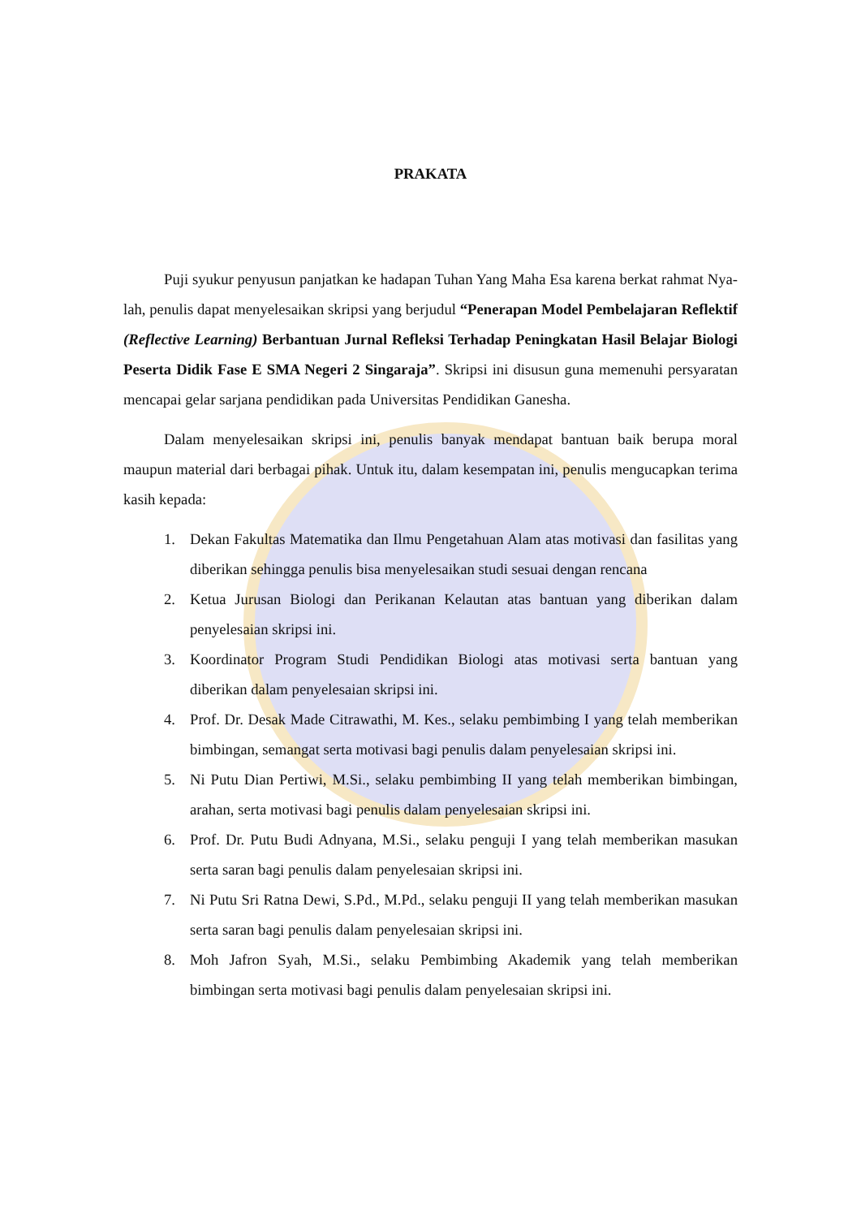PRAKATA
Puji syukur penyusun panjatkan ke hadapan Tuhan Yang Maha Esa karena berkat rahmat Nya-lah, penulis dapat menyelesaikan skripsi yang berjudul “Penerapan Model Pembelajaran Reflektif (Reflective Learning) Berbantuan Jurnal Refleksi Terhadap Peningkatan Hasil Belajar Biologi Peserta Didik Fase E SMA Negeri 2 Singaraja”. Skripsi ini disusun guna memenuhi persyaratan mencapai gelar sarjana pendidikan pada Universitas Pendidikan Ganesha.
Dalam menyelesaikan skripsi ini, penulis banyak mendapat bantuan baik berupa moral maupun material dari berbagai pihak. Untuk itu, dalam kesempatan ini, penulis mengucapkan terima kasih kepada:
1. Dekan Fakultas Matematika dan Ilmu Pengetahuan Alam atas motivasi dan fasilitas yang diberikan sehingga penulis bisa menyelesaikan studi sesuai dengan rencana
2. Ketua Jurusan Biologi dan Perikanan Kelautan atas bantuan yang diberikan dalam penyelesaian skripsi ini.
3. Koordinator Program Studi Pendidikan Biologi atas motivasi serta bantuan yang diberikan dalam penyelesaian skripsi ini.
4. Prof. Dr. Desak Made Citrawathi, M. Kes., selaku pembimbing I yang telah memberikan bimbingan, semangat serta motivasi bagi penulis dalam penyelesaian skripsi ini.
5. Ni Putu Dian Pertiwi, M.Si., selaku pembimbing II yang telah memberikan bimbingan, arahan, serta motivasi bagi penulis dalam penyelesaian skripsi ini.
6. Prof. Dr. Putu Budi Adnyana, M.Si., selaku penguji I yang telah memberikan masukan serta saran bagi penulis dalam penyelesaian skripsi ini.
7. Ni Putu Sri Ratna Dewi, S.Pd., M.Pd., selaku penguji II yang telah memberikan masukan serta saran bagi penulis dalam penyelesaian skripsi ini.
8. Moh Jafron Syah, M.Si., selaku Pembimbing Akademik yang telah memberikan bimbingan serta motivasi bagi penulis dalam penyelesaian skripsi ini.